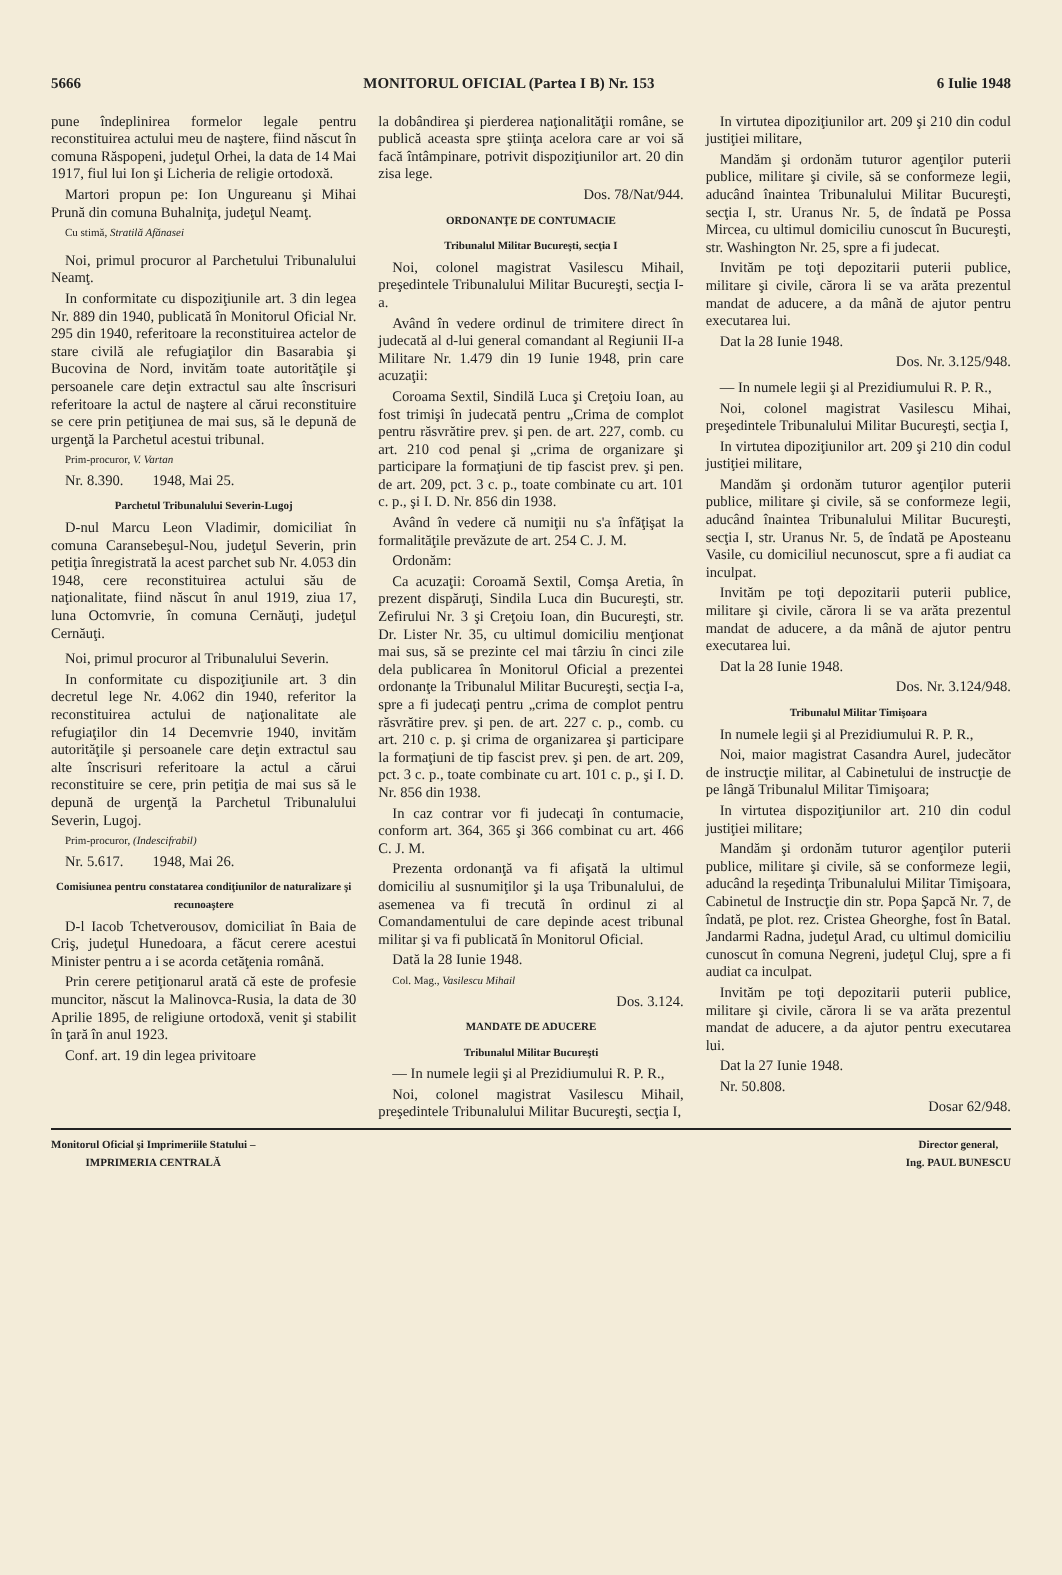5666 MONITORUL OFICIAL (Partea I B) Nr. 153 6 Iulie 1948
pune îndeplinirea formelor legale pentru reconstituirea actului meu de naştere, fiind născut în comuna Răspopeni, judeţul Orhei, la data de 14 Mai 1917, fiul lui Ion şi Licheria de religie ortodoxă.
Martori propun pe: Ion Ungureanu şi Mihai Prună din comuna Buhalniţa, judeţul Neamţ.
Cu stimă, Stratilă Afănasei
Noi, primul procuror al Parchetului Tribunalului Neamţ.
In conformitate cu dispoziţiunile art. 3 din legea Nr. 889 din 1940, publicată în Monitorul Oficial Nr. 295 din 1940, referitoare la reconstituirea actelor de stare civilă ale refugiaţilor din Basarabia şi Bucovina de Nord, invităm toate autorităţile şi persoanele care deţin extractul sau alte înscrisuri referitoare la actul de naştere al cărui reconstituire se cere prin petiţiunea de mai sus, să le depună de urgenţă la Parchetul acestui tribunal.
Prim-procuror, V. Vartan
Nr. 8.390. 1948, Mai 25.
Parchetul Tribunalului Severin-Lugoj
D-nul Marcu Leon Vladimir, domiciliat în comuna Caransebeşul-Nou, judeţul Severin, prin petiţia înregistrată la acest parchet sub Nr. 4.053 din 1948, cere reconstituirea actului său de naţionalitate, fiind născut în anul 1919, ziua 17, luna Octomvrie, în comuna Cernăuţi, judeţul Cernăuţi.
Noi, primul procuror al Tribunalului Severin.
In conformitate cu dispoziţiunile art. 3 din decretul lege Nr. 4.062 din 1940, referitor la reconstituirea actului de naţionalitate ale refugiaţilor din 14 Decemvrie 1940, invităm autorităţile şi persoanele care deţin extractul sau alte înscrisuri referitoare la actul a cărui reconstituire se cere, prin petiţia de mai sus să le depună de urgenţă la Parchetul Tribunalului Severin, Lugoj.
Prim-procuror, (Indescifrabil)
Nr. 5.617. 1948, Mai 26.
Comisiunea pentru constatarea condiţiunilor de naturalizare şi recunoaştere
D-l Iacob Tchetverousov, domiciliat în Baia de Criş, judeţul Hunedoara, a făcut cerere acestui Minister pentru a i se acorda cetăţenia română.
Prin cerere petiţionarul arată că este de profesie muncitor, născut la Malinovca-Rusia, la data de 30 Aprilie 1895, de religiune ortodoxă, venit şi stabilit în ţară în anul 1923.
Conf. art. 19 din legea privitoare
la dobândirea şi pierderea naţionalităţii române, se publică aceasta spre ştiinţa acelora care ar voi să facă întâmpinare, potrivit dispoziţiunilor art. 20 din zisa lege.
Dos. 78/Nat/944.
ORDONANŢE DE CONTUMACIE
Tribunalul Militar Bucureşti, secţia I
Noi, colonel magistrat Vasilescu Mihail, preşedintele Tribunalului Militar Bucureşti, secţia I-a.
Având în vedere ordinul de trimitere direct în judecată al d-lui general comandant al Regiunii II-a Militare Nr. 1.479 din 19 Iunie 1948, prin care acuzaţii:
Coroama Sextil, Sindilă Luca şi Creţoiu Ioan, au fost trimişi în judecată pentru „Crima de complot pentru răsvrătire prev. şi pen. de art. 227, comb. cu art. 210 cod penal şi „crima de organizare şi participare la formaţiuni de tip fascist prev. şi pen. de art. 209, pct. 3 c. p., toate combinate cu art. 101 c. p., şi I. D. Nr. 856 din 1938.
Având în vedere că numiţii nu s'a înfăţişat la formalităţile prevăzute de art. 254 C. J. M.
Ordonăm:
Ca acuzaţii: Coroamă Sextil, Comşa Aretia, în prezent dispăruţi, Sindila Luca din Bucureşti, str. Zefirului Nr. 3 şi Creţoiu Ioan, din Bucureşti, str. Dr. Lister Nr. 35, cu ultimul domiciliu menţionat mai sus, să se prezinte cel mai târziu în cinci zile dela publicarea în Monitorul Oficial a prezentei ordonanţe la Tribunalul Militar Bucureşti, secţia I-a, spre a fi judecaţi pentru „crima de complot pentru răsvrătire prev. şi pen. de art. 227 c. p., comb. cu art. 210 c. p. şi crima de organizarea şi participare la formaţiuni de tip fascist prev. şi pen. de art. 209, pct. 3 c. p., toate combinate cu art. 101 c. p., şi I. D. Nr. 856 din 1938.
In caz contrar vor fi judecaţi în contumacie, conform art. 364, 365 şi 366 combinat cu art. 466 C. J. M.
Prezenta ordonanţă va fi afişată la ultimul domiciliu al susnumiţilor şi la uşa Tribunalului, de asemenea va fi trecută în ordinul zi al Comandamentului de care depinde acest tribunal militar şi va fi publicată în Monitorul Oficial.
Dată la 28 Iunie 1948.
Col. Mag., Vasilescu Mihail
Dos. 3.124.
MANDATE DE ADUCERE
Tribunalul Militar Bucureşti
— In numele legii şi al Prezidiumului R. P. R.,
Noi, colonel magistrat Vasilescu Mihail, preşedintele Tribunalului Militar Bucureşti, secţia I,
In virtutea dipoziţiunilor art. 209 şi 210 din codul justiţiei militare,
Mandăm şi ordonăm tuturor agenţilor puterii publice, militare şi civile, să se conformeze legii, aducând înaintea Tribunalului Militar Bucureşti, secţia I, str. Uranus Nr. 5, de îndată pe Possa Mircea, cu ultimul domiciliu cunoscut în Bucureşti, str. Washington Nr. 25, spre a fi judecat.
Invităm pe toţi depozitarii puterii publice, militare şi civile, cărora li se va arăta prezentul mandat de aducere, a da mână de ajutor pentru executarea lui.
Dat la 28 Iunie 1948.
Dos. Nr. 3.125/948.
— In numele legii şi al Prezidiumului R. P. R.,
Noi, colonel magistrat Vasilescu Mihai, preşedintele Tribunalului Militar Bucureşti, secţia I,
In virtutea dipoziţiunilor art. 209 şi 210 din codul justiţiei militare,
Mandăm şi ordonăm tuturor agenţilor puterii publice, militare şi civile, să se conformeze legii, aducând înaintea Tribunalului Militar Bucureşti, secţia I, str. Uranus Nr. 5, de îndată pe Aposteanu Vasile, cu domiciliul necunoscut, spre a fi audiat ca inculpat.
Invităm pe toţi depozitarii puterii publice, militare şi civile, cărora li se va arăta prezentul mandat de aducere, a da mână de ajutor pentru executarea lui.
Dat la 28 Iunie 1948.
Dos. Nr. 3.124/948.
Tribunalul Militar Timişoara
In numele legii şi al Prezidiumului R. P. R.,
Noi, maior magistrat Casandra Aurel, judecător de instrucţie militar, al Cabinetului de instrucţie de pe lângă Tribunalul Militar Timişoara;
In virtutea dispoziţiunilor art. 210 din codul justiţiei militare;
Mandăm şi ordonăm tuturor agenţilor puterii publice, militare şi civile, să se conformeze legii, aducând la reşedinţa Tribunalului Militar Timişoara, Cabinetul de Instrucţie din str. Popa Şapcă Nr. 7, de îndată, pe plot. rez. Cristea Gheorghe, fost în Batal. Jandarmi Radna, judeţul Arad, cu ultimul domiciliu cunoscut în comuna Negreni, judeţul Cluj, spre a fi audiat ca inculpat.
Invităm pe toţi depozitarii puterii publice, militare şi civile, cărora li se va arăta prezentul mandat de aducere, a da ajutor pentru executarea lui.
Dat la 27 Iunie 1948.
Nr. 50.808.
Dosar 62/948.
Monitorul Oficial şi Imprimeriile Statului –
IMPRIMERIA CENTRALĂ
Director general,
Ing. PAUL BUNESCU